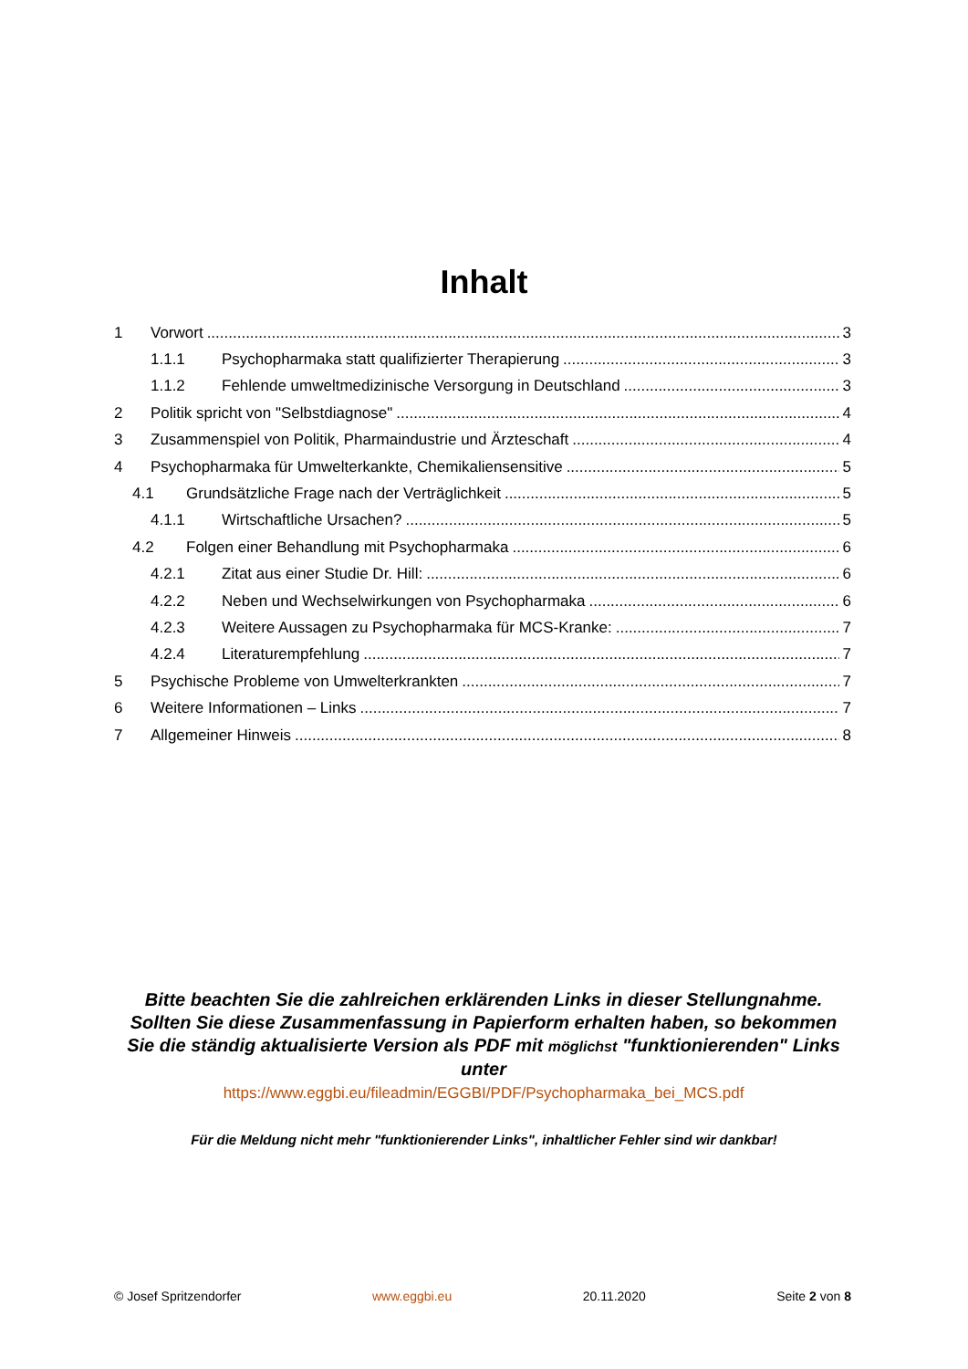Inhalt
1 Vorwort 3
1.1.1 Psychopharmaka statt qualifizierter Therapierung 3
1.1.2 Fehlende umweltmedizinische Versorgung in Deutschland 3
2 Politik spricht von "Selbstdiagnose" 4
3 Zusammenspiel von Politik, Pharmaindustrie und Ärzteschaft 4
4 Psychopharmaka für Umwelterkankte, Chemikaliensensitive 5
4.1 Grundsätzliche Frage nach der Verträglichkeit 5
4.1.1 Wirtschaftliche Ursachen? 5
4.2 Folgen einer Behandlung mit Psychopharmaka 6
4.2.1 Zitat aus einer Studie Dr. Hill: 6
4.2.2 Neben und Wechselwirkungen von Psychopharmaka 6
4.2.3 Weitere Aussagen zu Psychopharmaka für MCS-Kranke: 7
4.2.4 Literaturempfehlung 7
5 Psychische Probleme von Umwelterkrankten 7
6 Weitere Informationen – Links 7
7 Allgemeiner Hinweis 8
Bitte beachten Sie die zahlreichen erklärenden Links in dieser Stellungnahme. Sollten Sie diese Zusammenfassung in Papierform erhalten haben, so bekommen Sie die ständig aktualisierte Version als PDF mit möglichst "funktionierenden" Links unter
https://www.eggbi.eu/fileadmin/EGGBI/PDF/Psychopharmaka_bei_MCS.pdf
Für die Meldung nicht mehr "funktionierender Links", inhaltlicher Fehler sind wir dankbar!
© Josef Spritzendorfer www.eggbi.eu 20.11.2020 Seite 2 von 8